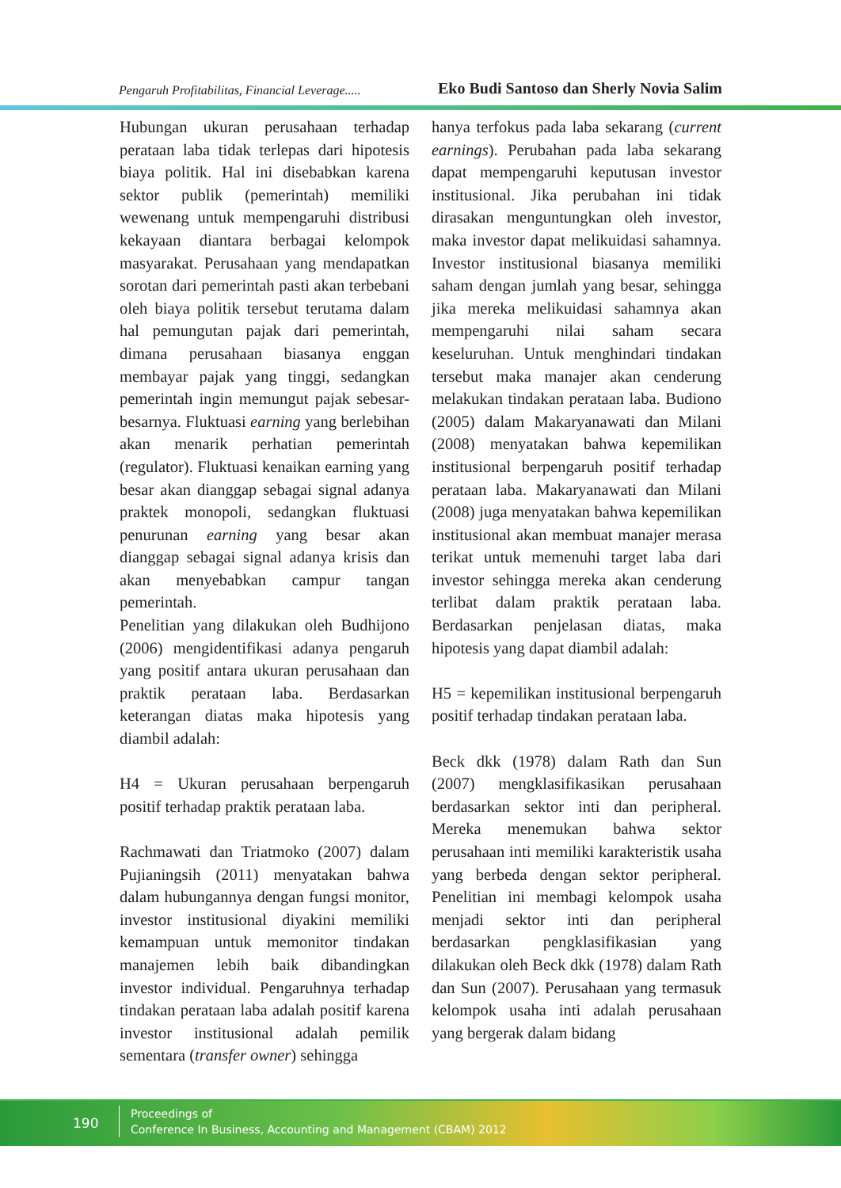Pengaruh Profitabilitas, Financial Leverage..... Eko Budi Santoso dan Sherly Novia Salim
Hubungan ukuran perusahaan terhadap perataan laba tidak terlepas dari hipotesis biaya politik. Hal ini disebabkan karena sektor publik (pemerintah) memiliki wewenang untuk mempengaruhi distribusi kekayaan diantara berbagai kelompok masyarakat. Perusahaan yang mendapatkan sorotan dari pemerintah pasti akan terbebani oleh biaya politik tersebut terutama dalam hal pemungutan pajak dari pemerintah, dimana perusahaan biasanya enggan membayar pajak yang tinggi, sedangkan pemerintah ingin memungut pajak sebesar-besarnya. Fluktuasi earning yang berlebihan akan menarik perhatian pemerintah (regulator). Fluktuasi kenaikan earning yang besar akan dianggap sebagai signal adanya praktek monopoli, sedangkan fluktuasi penurunan earning yang besar akan dianggap sebagai signal adanya krisis dan akan menyebabkan campur tangan pemerintah.
Penelitian yang dilakukan oleh Budhijono (2006) mengidentifikasi adanya pengaruh yang positif antara ukuran perusahaan dan praktik perataan laba. Berdasarkan keterangan diatas maka hipotesis yang diambil adalah:
H4 = Ukuran perusahaan berpengaruh positif terhadap praktik perataan laba.
Rachmawati dan Triatmoko (2007) dalam Pujianingsih (2011) menyatakan bahwa dalam hubungannya dengan fungsi monitor, investor institusional diyakini memiliki kemampuan untuk memonitor tindakan manajemen lebih baik dibandingkan investor individual. Pengaruhnya terhadap tindakan perataan laba adalah positif karena investor institusional adalah pemilik sementara (transfer owner) sehingga
hanya terfokus pada laba sekarang (current earnings). Perubahan pada laba sekarang dapat mempengaruhi keputusan investor institusional. Jika perubahan ini tidak dirasakan menguntungkan oleh investor, maka investor dapat melikuidasi sahamnya. Investor institusional biasanya memiliki saham dengan jumlah yang besar, sehingga jika mereka melikuidasi sahamnya akan mempengaruhi nilai saham secara keseluruhan. Untuk menghindari tindakan tersebut maka manajer akan cenderung melakukan tindakan perataan laba. Budiono (2005) dalam Makaryanawati dan Milani (2008) menyatakan bahwa kepemilikan institusional berpengaruh positif terhadap perataan laba. Makaryanawati dan Milani (2008) juga menyatakan bahwa kepemilikan institusional akan membuat manajer merasa terikat untuk memenuhi target laba dari investor sehingga mereka akan cenderung terlibat dalam praktik perataan laba. Berdasarkan penjelasan diatas, maka hipotesis yang dapat diambil adalah:
H5 = kepemilikan institusional berpengaruh positif terhadap tindakan perataan laba.
Beck dkk (1978) dalam Rath dan Sun (2007) mengklasifikasikan perusahaan berdasarkan sektor inti dan peripheral. Mereka menemukan bahwa sektor perusahaan inti memiliki karakteristik usaha yang berbeda dengan sektor peripheral. Penelitian ini membagi kelompok usaha menjadi sektor inti dan peripheral berdasarkan pengklasifikasian yang dilakukan oleh Beck dkk (1978) dalam Rath dan Sun (2007). Perusahaan yang termasuk kelompok usaha inti adalah perusahaan yang bergerak dalam bidang
190
Proceedings of
Conference In Business, Accounting and Management (CBAM) 2012